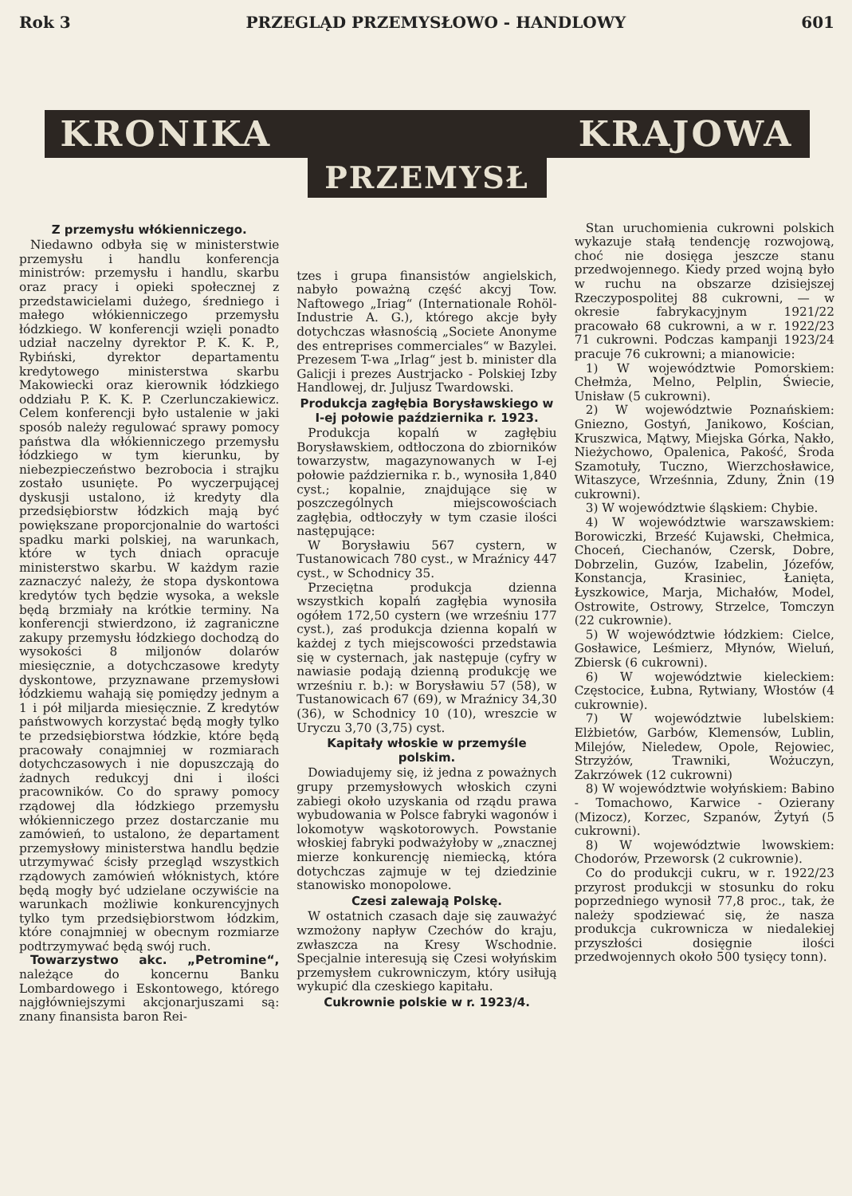Rok 3 PRZEGLĄD PRZEMYSŁOWO - HANDLOWY 601
KRONIKA KRAJOWA
PRZEMYSŁ
Z przemysłu włókienniczego.
Niedawno odbyła się w ministerstwie przemysłu i handlu konferencja ministrów: przemysłu i handlu, skarbu oraz pracy i opieki społecznej z przedstawicielami dużego, średniego i małego włókienniczego przemysłu łódzkiego. W konferencji wzięli ponadto udział naczelny dyrektor P. K. K. P., Rybiński, dyrektor departamentu kredytowego ministerstwa skarbu Makowiecki oraz kierownik łódzkiego oddziału P. K. K. P. Czerlunczakiewicz. Celem konferencji było ustalenie w jaki sposób należy regulować sprawy pomocy państwa dla włókienniczego przemysłu łódzkiego w tym kierunku, by niebezpieczeństwo bezrobocia i strajku zostało usunięte. Po wyczerpującej dyskusji ustalono, iż kredyty dla przedsiębiorstw łódzkich mają być powiększane proporcjonalnie do wartości spadku marki polskiej, na warunkach, które w tych dniach opracuje ministerstwo skarbu. W każdym razie zaznaczyć należy, że stopa dyskontowa kredytów tych będzie wysoka, a weksle będą brzmiały na krótkie terminy. Na konferencji stwierdzono, iż zagraniczne zakupy przemysłu łódzkiego dochodzą do wysokości 8 miljonów dolarów miesięcznie, a dotychczasowe kredyty dyskontowe, przyznawane przemysłowi łódzkiemu wahają się pomiędzy jednym a 1 i pół miljarda miesięcznie. Z kredytów państwowych korzystać będą mogły tylko te przedsiębiorstwa łódzkie, które będą pracowały conajmniej w rozmiarach dotychczasowych i nie dopuszczają do żadnych redukcyj dni i ilości pracowników. Co do sprawy pomocy rządowej dla łódzkiego przemysłu włókienniczego przez dostarczanie mu zamówień, to ustalono, że departament przemysłowy ministerstwa handlu będzie utrzymywać ścisły przegląd wszystkich rządowych zamówień włóknistych, które będą mogły być udzielane oczywiście na warunkach możliwie konkurencyjnych tylko tym przedsiębiorstwom łódzkim, które conajmniej w obecnym rozmiarze podtrzymywać będą swój ruch.
Towarzystwo akc. „Petromine“, należące do koncernu Banku Lombardowego i Eskontowego, którego najgłówniejszymi akcjonarjuszami są: znany finansista baron Rei-
tzes i grupa finansistów angielskich, nabyło poważną część akcyj Tow. Naftowego „Iriag“ (Internationale Rohöl-Industrie A. G.), którego akcje były dotychczas własnością „Societe Anonyme des entreprises commerciales“ w Bazylei. Prezesem T-wa „Irlag“ jest b. minister dla Galicji i prezes Austrjacko - Polskiej Izby Handlowej, dr. Juljusz Twardowski.
Produkcja zagłębia Borysławskiego w I-ej połowie października r. 1923.
Produkcja kopalń w zagłębiu Borysławskiem, odtłoczona do zbiorników towarzystw, magazynowanych w I-ej połowie października r. b., wynosiła 1,840 cyst.; kopalnie, znajdujące się w poszczególnych miejscowościach zagłębia, odtłoczyły w tym czasie ilości następujące:
W Borysławiu 567 cystern, w Tustanowicach 780 cyst., w Mraźnicy 447 cyst., w Schodnicy 35.
Przeciętna produkcja dzienna wszystkich kopalń zagłębia wynosiła ogółem 172,50 cystern (we wrześniu 177 cyst.), zaś produkcja dzienna kopalń w każdej z tych miejscowości przedstawia się w cysternach, jak następuje (cyfry w nawiasie podają dzienną produkcję we wrześniu r. b.): w Borysławiu 57 (58), w Tustanowicach 67 (69), w Mraźnicy 34,30 (36), w Schodnicy 10 (10), wreszcie w Uryczu 3,70 (3,75) cyst.
Kapitały włoskie w przemyśle polskim.
Dowiadujemy się, iż jedna z poważnych grupy przemysłowych włoskich czyni zabiegi około uzyskania od rządu prawa wybudowania w Polsce fabryki wagonów i lokomotyw wąskotorowych. Powstanie włoskiej fabryki podważyłoby w „znacznej mierze konkurencję niemiecką, która dotychczas zajmuje w tej dziedzinie stanowisko monopolowe.
Czesi zalewają Polskę.
W ostatnich czasach daje się zauważyć wzmożony napływ Czechów do kraju, zwłaszcza na Kresy Wschodnie. Specjalnie interesują się Czesi wołyńskim przemysłem cukrowniczym, który usiłują wykupić dla czeskiego kapitału.
Cukrownie polskie w r. 1923/4.
Stan uruchomienia cukrowni polskich wykazuje stałą tendencję rozwojową, choć nie dosięga jeszcze stanu przedwojennego. Kiedy przed wojną było w ruchu na obszarze dzisiejszej Rzeczypospolitej 88 cukrowni, — w okresie fabrykacyjnym 1921/22 pracowało 68 cukrowni, a w r. 1922/23 71 cukrowni. Podczas kampanji 1923/24 pracuje 76 cukrowni; a mianowicie:
1) W województwie Pomorskiem: Chełmża, Melno, Pelplin, Świecie, Unisław (5 cukrowni).
2) W województwie Poznańskiem: Gniezno, Gostyń, Janikowo, Kościan, Kruszwica, Mątwy, Miejska Górka, Nakło, Nieżychowo, Opalenica, Pakość, Środa Szamotuły, Tuczno, Wierzchosławice, Witaszyce, Wrześnnia, Zduny, Żnin (19 cukrowni).
3) W województwie śląskiem: Chybie.
4) W województwie warszawskiem: Borowiczki, Brześć Kujawski, Chełmica, Choceń, Ciechanów, Czersk, Dobre, Dobrzelin, Guzów, Izabelin, Józefów, Konstancja, Krasiniec, Łanięta, Łyszkowice, Marja, Michałów, Model, Ostrowite, Ostrowy, Strzelce, Tomczyn (22 cukrownie).
5) W województwie łódzkiem: Cielce, Gosławice, Leśmierz, Młynów, Wieluń, Zbiersk (6 cukrowni).
6) W województwie kieleckiem: Częstocice, Łubna, Rytwiany, Włostów (4 cukrownie).
7) W województwie lubelskiem: Elżbietów, Garbów, Klemensów, Lublin, Milejów, Nieledew, Opole, Rejowiec, Strzyżów, Trawniki, Wożuczyn, Zakrzówek (12 cukrowni)
8) W województwie wołyńskiem: Babino - Tomachowo, Karwice - Ozierany (Mizocz), Korzec, Szpanów, Żytyń (5 cukrowni).
8) W województwie lwowskiem: Chodorów, Przeworsk (2 cukrownie).
Co do produkcji cukru, w r. 1922/23 przyrost produkcji w stosunku do roku poprzedniego wynosił 77,8 proc., tak, że należy spodziewać się, że nasza produkcja cukrownicza w niedalekiej przyszłości dosięgnie ilości przedwojennych około 500 tysięcy tonn).